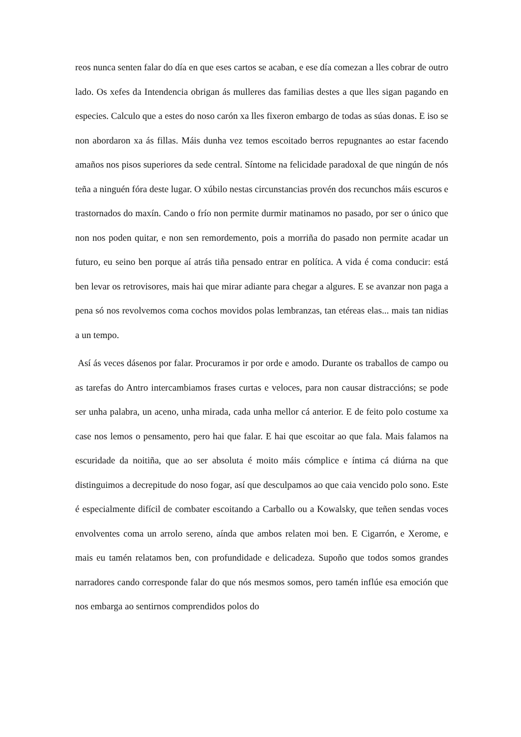reos nunca senten falar do día en que eses cartos se acaban, e ese día comezan a lles cobrar de outro lado. Os xefes da Intendencia obrigan ás mulleres das familias destes a que lles sigan pagando en especies. Calculo que a estes do noso carón xa lles fixeron embargo de todas as súas donas. E iso se non abordaron xa ás fillas. Máis dunha vez temos escoitado berros repugnantes ao estar facendo amaños nos pisos superiores da sede central. Síntome na felicidade paradoxal de que ningún de nós teña a ninguén fóra deste lugar. O xúbilo nestas circunstancias provén dos recunchos máis escuros e trastornados do maxín. Cando o frío non permite durmir matinamos no pasado, por ser o único que non nos poden quitar, e non sen remordemento, pois a morriña do pasado non permite acadar un futuro, eu seino ben porque aí atrás tiña pensado entrar en política. A vida é coma conducir: está ben levar os retrovisores, mais hai que mirar adiante para chegar a algures. E se avanzar non paga a pena só nos revolvemos coma cochos movidos polas lembranzas, tan etéreas elas... mais tan nidias a un tempo.
Así ás veces dásenos por falar. Procuramos ir por orde e amodo. Durante os traballos de campo ou as tarefas do Antro intercambiamos frases curtas e veloces, para non causar distraccións; se pode ser unha palabra, un aceno, unha mirada, cada unha mellor cá anterior. E de feito polo costume xa case nos lemos o pensamento, pero hai que falar. E hai que escoitar ao que fala. Mais falamos na escuridade da noitiña, que ao ser absoluta é moito máis cómplice e íntima cá diúrna na que distinguimos a decrepitude do noso fogar, así que desculpamos ao que caia vencido polo sono. Este é especialmente difícil de combater escoitando a Carballo ou a Kowalsky, que teñen sendas voces envolventes coma un arrolo sereno, aínda que ambos relaten moi ben. E Cigarrón, e Xerome, e mais eu tamén relatamos ben, con profundidade e delicadeza. Supoño que todos somos grandes narradores cando corresponde falar do que nós mesmos somos, pero tamén inflúe esa emoción que nos embarga ao sentirnos comprendidos polos do